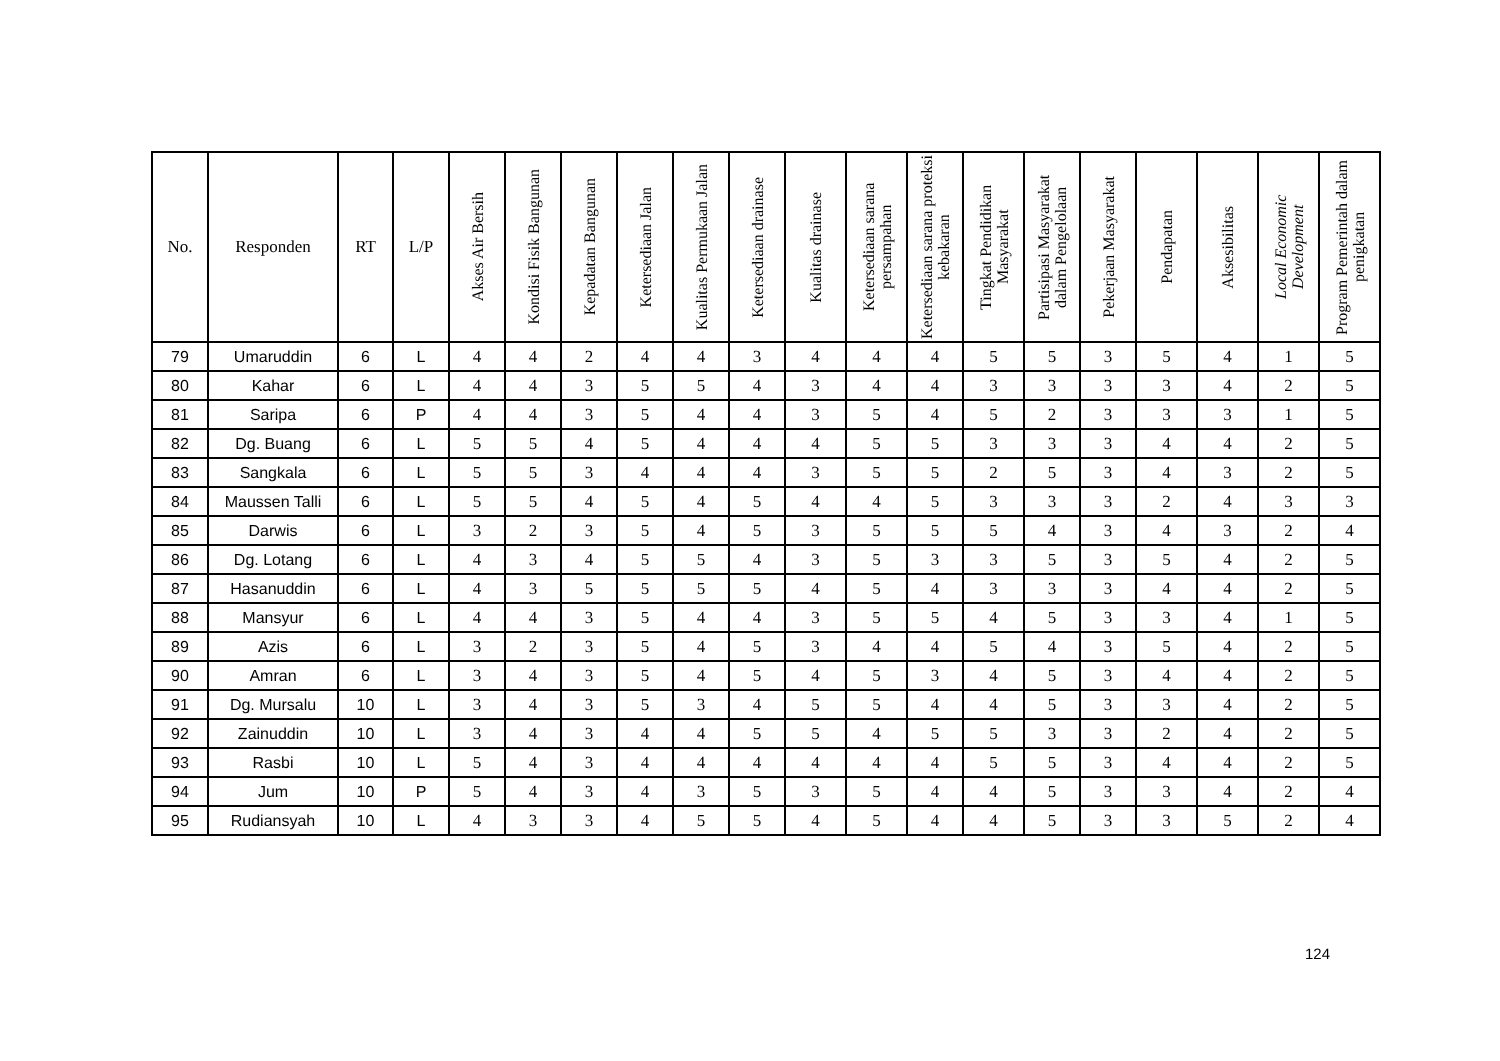| No. | Responden | RT | L/P | Akses Air Bersih | Kondisi Fisik Bangunan | Kepadatan Bangunan | Ketersediaan Jalan | Kualitas Permukaan Jalan | Ketersediaan drainase | Kualitas drainase | Ketersediaan sarana persampahan | Ketersediaan sarana proteksi kebakaran | Tingkat Pendidikan Masyarakat | Partisipasi Masyarakat dalam Pengelolaan | Pekerjaan Masyarakat | Pendapatan | Aksesibilitas | Local Economic Development | Program Pemerintah dalam penigkatan |
| --- | --- | --- | --- | --- | --- | --- | --- | --- | --- | --- | --- | --- | --- | --- | --- | --- | --- | --- | --- |
| 79 | Umaruddin | 6 | L | 4 | 4 | 2 | 4 | 4 | 3 | 4 | 4 | 4 | 5 | 5 | 3 | 5 | 4 | 1 | 5 |
| 80 | Kahar | 6 | L | 4 | 4 | 3 | 5 | 5 | 4 | 3 | 4 | 4 | 3 | 3 | 3 | 3 | 4 | 2 | 5 |
| 81 | Saripa | 6 | P | 4 | 4 | 3 | 5 | 4 | 4 | 3 | 5 | 4 | 5 | 2 | 3 | 3 | 3 | 1 | 5 |
| 82 | Dg. Buang | 6 | L | 5 | 5 | 4 | 5 | 4 | 4 | 4 | 5 | 5 | 3 | 3 | 3 | 4 | 4 | 2 | 5 |
| 83 | Sangkala | 6 | L | 5 | 5 | 3 | 4 | 4 | 4 | 3 | 5 | 5 | 2 | 5 | 3 | 4 | 3 | 2 | 5 |
| 84 | Maussen Talli | 6 | L | 5 | 5 | 4 | 5 | 4 | 5 | 4 | 4 | 5 | 3 | 3 | 3 | 2 | 4 | 3 | 3 |
| 85 | Darwis | 6 | L | 3 | 2 | 3 | 5 | 4 | 5 | 3 | 5 | 5 | 5 | 4 | 3 | 4 | 3 | 2 | 4 |
| 86 | Dg. Lotang | 6 | L | 4 | 3 | 4 | 5 | 5 | 4 | 3 | 5 | 3 | 3 | 5 | 3 | 5 | 4 | 2 | 5 |
| 87 | Hasanuddin | 6 | L | 4 | 3 | 5 | 5 | 5 | 5 | 4 | 5 | 4 | 3 | 3 | 3 | 4 | 4 | 2 | 5 |
| 88 | Mansyur | 6 | L | 4 | 4 | 3 | 5 | 4 | 4 | 3 | 5 | 5 | 4 | 5 | 3 | 3 | 4 | 1 | 5 |
| 89 | Azis | 6 | L | 3 | 2 | 3 | 5 | 4 | 5 | 3 | 4 | 4 | 5 | 4 | 3 | 5 | 4 | 2 | 5 |
| 90 | Amran | 6 | L | 3 | 4 | 3 | 5 | 4 | 5 | 4 | 5 | 3 | 4 | 5 | 3 | 4 | 4 | 2 | 5 |
| 91 | Dg. Mursalu | 10 | L | 3 | 4 | 3 | 5 | 3 | 4 | 5 | 5 | 4 | 4 | 5 | 3 | 3 | 4 | 2 | 5 |
| 92 | Zainuddin | 10 | L | 3 | 4 | 3 | 4 | 4 | 5 | 5 | 4 | 5 | 5 | 3 | 3 | 2 | 4 | 2 | 5 |
| 93 | Rasbi | 10 | L | 5 | 4 | 3 | 4 | 4 | 4 | 4 | 4 | 4 | 5 | 5 | 3 | 4 | 4 | 2 | 5 |
| 94 | Jum | 10 | P | 5 | 4 | 3 | 4 | 3 | 5 | 3 | 5 | 4 | 4 | 5 | 3 | 3 | 4 | 2 | 4 |
| 95 | Rudiansyah | 10 | L | 4 | 3 | 3 | 4 | 5 | 5 | 4 | 5 | 4 | 4 | 5 | 3 | 3 | 5 | 2 | 4 |
124